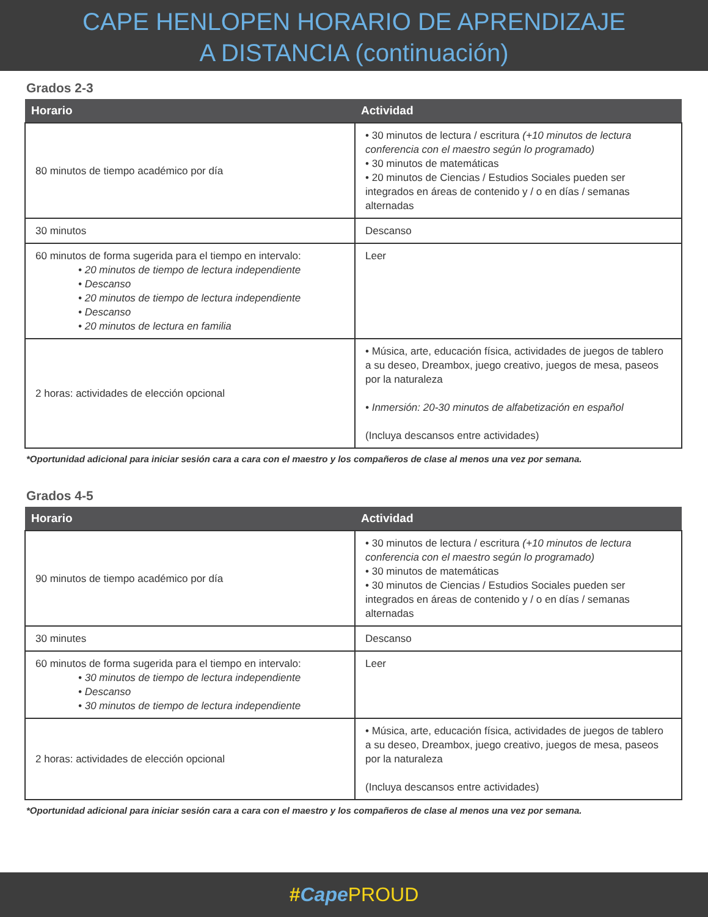CAPE HENLOPEN HORARIO DE APRENDIZAJE
A DISTANCIA (continuación)
Grados 2-3
| Horario | Actividad |
| --- | --- |
| 80 minutos de tiempo académico por día | • 30 minutos de lectura / escritura (+10 minutos de lectura conferencia con el maestro según lo programado) • 30 minutos de matemáticas • 20 minutos de Ciencias / Estudios Sociales pueden ser integrados en áreas de contenido y / o en días / semanas alternadas |
| 30 minutos | Descanso |
| 60 minutos de forma sugerida para el tiempo en intervalo: • 20 minutos de tiempo de lectura independiente • Descanso • 20 minutos de tiempo de lectura independiente • Descanso • 20 minutos de lectura en familia | Leer |
| 2 horas: actividades de elección opcional | • Música, arte, educación física, actividades de juegos de tablero a su deseo, Dreambox, juego creativo, juegos de mesa, paseos por la naturaleza • Inmersión: 20-30 minutos de alfabetización en español (Incluya descansos entre actividades) |
*Oportunidad adicional para iniciar sesión cara a cara con el maestro y los compañeros de clase al menos una vez por semana.
Grados 4-5
| Horario | Actividad |
| --- | --- |
| 90 minutos de tiempo académico por día | • 30 minutos de lectura / escritura (+10 minutos de lectura conferencia con el maestro según lo programado) • 30 minutos de matemáticas • 30 minutos de Ciencias / Estudios Sociales pueden ser integrados en áreas de contenido y / o en días / semanas alternadas |
| 30 minutes | Descanso |
| 60 minutos de forma sugerida para el tiempo en intervalo: • 30 minutos de tiempo de lectura independiente • Descanso • 30 minutos de tiempo de lectura independiente | Leer |
| 2 horas: actividades de elección opcional | • Música, arte, educación física, actividades de juegos de tablero a su deseo, Dreambox, juego creativo, juegos de mesa, paseos por la naturaleza (Incluya descansos entre actividades) |
*Oportunidad adicional para iniciar sesión cara a cara con el maestro y los compañeros de clase al menos una vez por semana.
#Cape PROUD